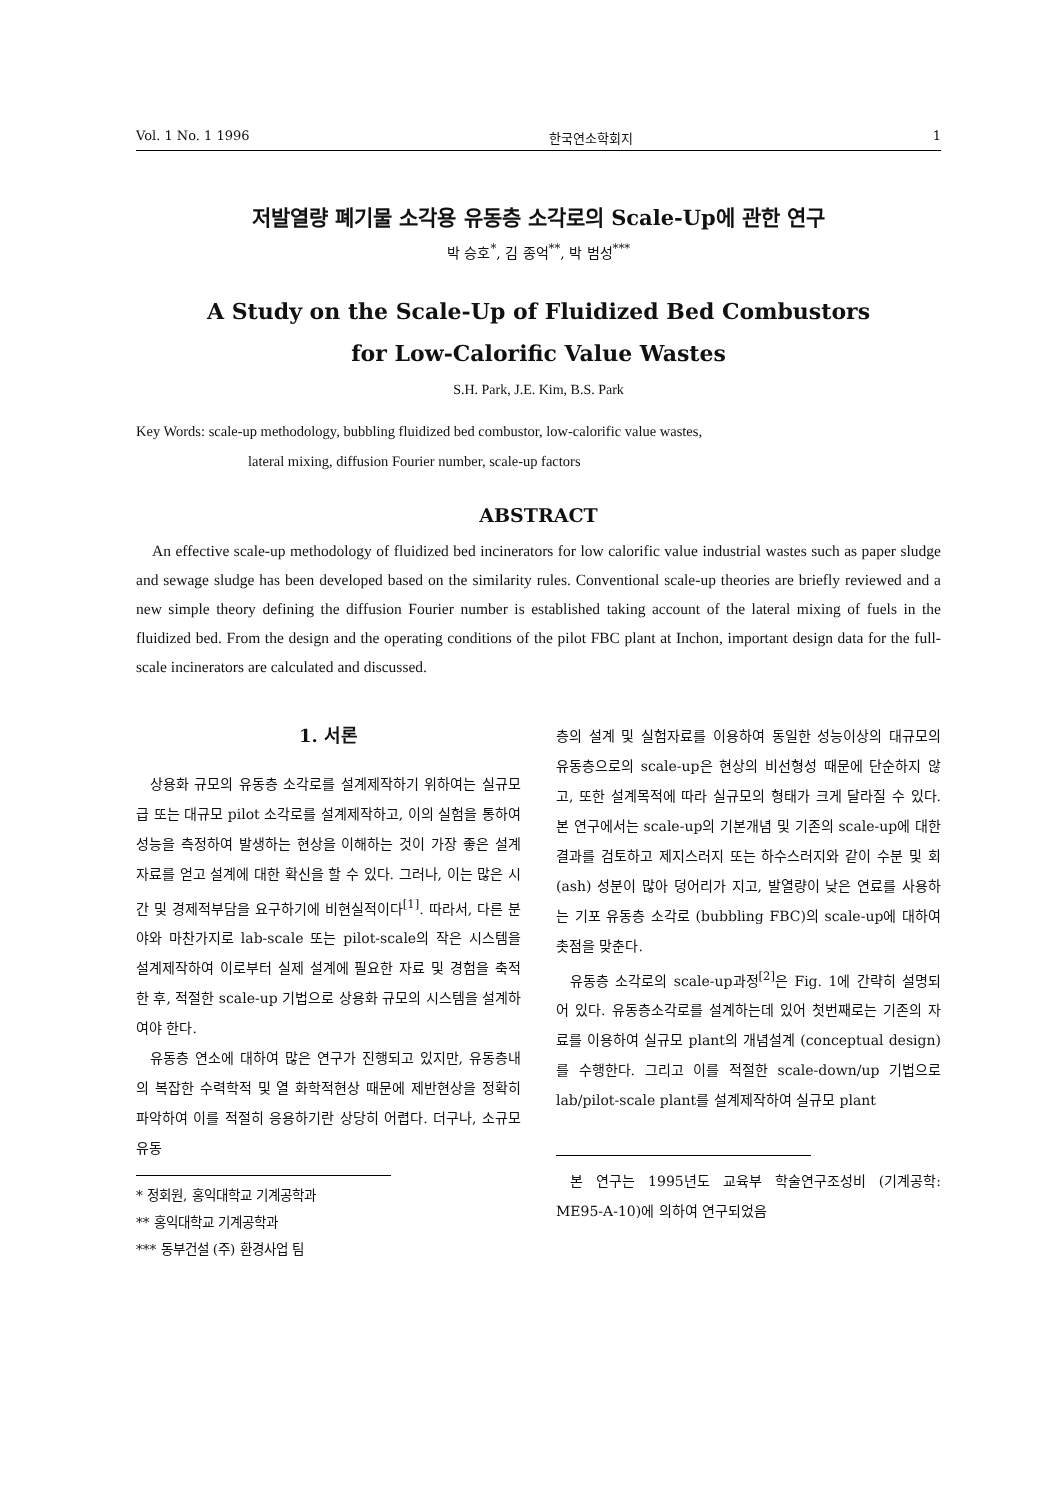Vol. 1 No. 1 1996 한국연소학회지 1
저발열량 폐기물 소각용 유동층 소각로의 Scale-Up에 관한 연구
박 승호<sup>*</sup>, 김 종억<sup>**</sup>, 박 범성<sup>***</sup>
A Study on the Scale-Up of Fluidized Bed Combustors
for Low-Calorific Value Wastes
S.H. Park, J.E. Kim, B.S. Park
Key Words: scale-up methodology, bubbling fluidized bed combustor, low-calorific value wastes,
lateral mixing, diffusion Fourier number, scale-up factors
ABSTRACT
An effective scale-up methodology of fluidized bed incinerators for low calorific value industrial wastes such as paper sludge and sewage sludge has been developed based on the similarity rules. Conventional scale-up theories are briefly reviewed and a new simple theory defining the diffusion Fourier number is established taking account of the lateral mixing of fuels in the fluidized bed. From the design and the operating conditions of the pilot FBC plant at Inchon, important design data for the full-scale incinerators are calculated and discussed.
1. 서론
상용화 규모의 유동층 소각로를 설계제작하기 위하여는 실규모급 또는 대규모 pilot 소각로를 설계제작하고, 이의 실험을 통하여 성능을 측정하여 발생하는 현상을 이해하는 것이 가장 좋은 설계 자료를 얻고 설계에 대한 확신을 할 수 있다. 그러나, 이는 많은 시간 및 경제적부담을 요구하기에 비현실적이다<sup>[1]</sup>. 따라서, 다른 분야와 마찬가지로 lab-scale 또는 pilot-scale의 작은 시스템을 설계제작하여 이로부터 실제 설계에 필요한 자료 및 경험을 축적한 후, 적절한 scale-up 기법으로 상용화 규모의 시스템을 설계하여야 한다.
유동층 연소에 대하여 많은 연구가 진행되고 있지만, 유동층내의 복잡한 수력학적 및 열 화학적현상 때문에 제반현상을 정확히 파악하여 이를 적절히 응용하기란 상당히 어렵다. 더구나, 소규모 유동
* 정회원, 홍익대학교 기계공학과
** 홍익대학교 기계공학과
*** 동부건설 (주) 환경사업 팀
층의 설계 및 실험자료를 이용하여 동일한 성능이상의 대규모의 유동층으로의 scale-up은 현상의 비선형성 때문에 단순하지 않고, 또한 설계목적에 따라 실규모의 형태가 크게 달라질 수 있다. 본 연구에서는 scale-up의 기본개념 및 기존의 scale-up에 대한 결과를 검토하고 제지스러지 또는 하수스러지와 같이 수분 및 회 (ash) 성분이 많아 덩어리가 지고, 발열량이 낮은 연료를 사용하는 기포 유동층 소각로 (bubbling FBC)의 scale-up에 대하여 촛점을 맞춘다.
유동층 소각로의 scale-up과정<sup>[2]</sup>은 Fig. 1에 간략히 설명되어 있다. 유동층소각로를 설계하는데 있어 첫번째로는 기존의 자료를 이용하여 실규모 plant의 개념설계 (conceptual design)를 수행한다. 그리고 이를 적절한 scale-down/up 기법으로 lab/pilot-scale plant를 설계제작하여 실규모 plant
본 연구는 1995년도 교육부 학술연구조성비 (기계공학: ME95-A-10)에 의하여 연구되었음